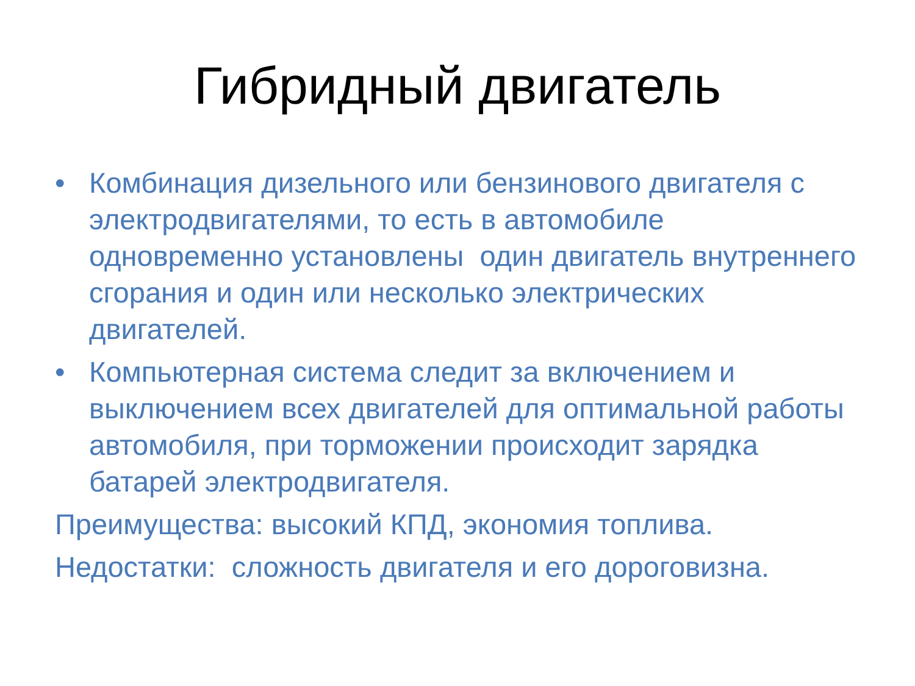Гибридный двигатель
• Комбинация дизельного или бензинового двигателя с электродвигателями, то есть в автомобиле одновременно установлены один двигатель внутреннего сгорания и один или несколько электрических двигателей.
• Компьютерная система следит за включением и выключением всех двигателей для оптимальной работы автомобиля, при торможении происходит зарядка батарей электродвигателя.
Преимущества: высокий КПД, экономия топлива.
Недостатки: сложность двигателя и его дороговизна.